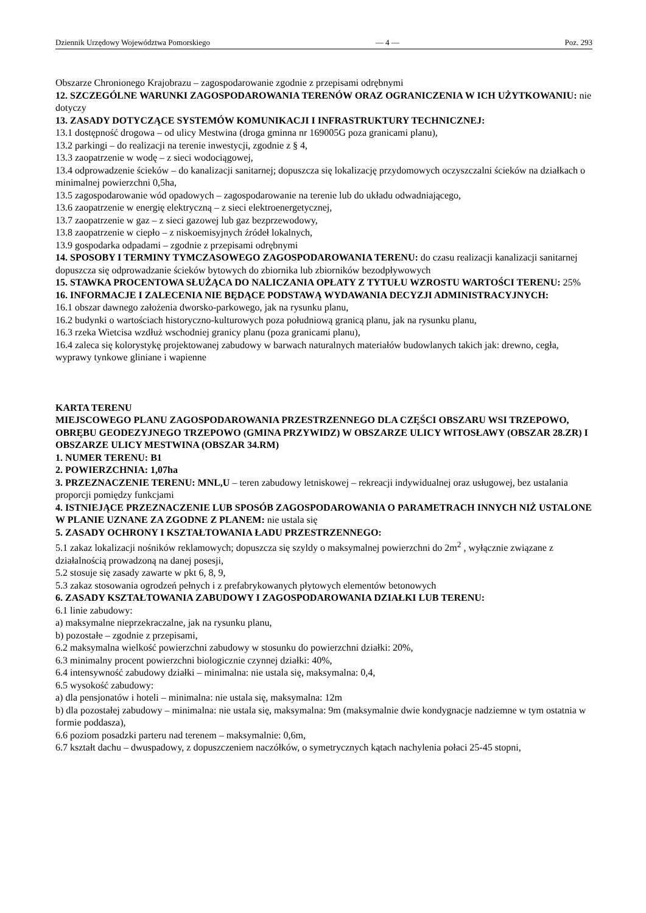Dziennik Urzędowy Województwa Pomorskiego — 4 — Poz. 293
Obszarze Chronionego Krajobrazu – zagospodarowanie zgodnie z przepisami odrębnymi
12. SZCZEGÓLNE WARUNKI ZAGOSPODAROWANIA TERENÓW ORAZ OGRANICZENIA W ICH UŻYTKOWANIU: nie dotyczy
13. ZASADY DOTYCZĄCE SYSTEMÓW KOMUNIKACJI I INFRASTRUKTURY TECHNICZNEJ:
13.1 dostępność drogowa – od ulicy Mestwina (droga gminna nr 169005G poza granicami planu),
13.2 parkingi – do realizacji na terenie inwestycji, zgodnie z § 4,
13.3 zaopatrzenie w wodę – z sieci wodociągowej,
13.4 odprowadzenie ścieków – do kanalizacji sanitarnej; dopuszcza się lokalizację przydomowych oczyszczalni ścieków na działkach o minimalnej powierzchni 0,5ha,
13.5 zagospodarowanie wód opadowych – zagospodarowanie na terenie lub do układu odwadniającego,
13.6 zaopatrzenie w energię elektryczną – z sieci elektroenergetycznej,
13.7 zaopatrzenie w gaz – z sieci gazowej lub gaz bezprzewodowy,
13.8 zaopatrzenie w ciepło – z niskoemisyjnych źródeł lokalnych,
13.9 gospodarka odpadami – zgodnie z przepisami odrębnymi
14. SPOSOBY I TERMINY TYMCZASOWEGO ZAGOSPODAROWANIA TERENU: do czasu realizacji kanalizacji sanitarnej dopuszcza się odprowadzanie ścieków bytowych do zbiornika lub zbiorników bezodpływowych
15. STAWKA PROCENTOWA SŁUŻĄCA DO NALICZANIA OPŁATY Z TYTUŁU WZROSTU WARTOŚCI TERENU: 25%
16. INFORMACJE I ZALECENIA NIE BĘDĄCE PODSTAWĄ WYDAWANIA DECYZJI ADMINISTRACYJNYCH:
16.1 obszar dawnego założenia dworsko-parkowego, jak na rysunku planu,
16.2 budynki o wartościach historyczno-kulturowych poza południową granicą planu, jak na rysunku planu,
16.3 rzeka Wietcisa wzdłuż wschodniej granicy planu (poza granicami planu),
16.4 zaleca się kolorystykę projektowanej zabudowy w barwach naturalnych materiałów budowlanych takich jak: drewno, cegła, wyprawy tynkowe gliniane i wapienne
KARTA TERENU
MIEJSCOWEGO PLANU ZAGOSPODAROWANIA PRZESTRZENNEGO DLA CZĘŚCI OBSZARU WSI TRZEPOWO, OBRĘBU GEODEZYJNEGO TRZEPOWO (GMINA PRZYWIDZ) W OBSZARZE ULICY WITOSŁAWY (OBSZAR 28.ZR) I OBSZARZE ULICY MESTWINA (OBSZAR 34.RM)
1. NUMER TERENU: B1
2. POWIERZCHNIA: 1,07ha
3. PRZEZNACZENIE TERENU: MNL,U – teren zabudowy letniskowej – rekreacji indywidualnej oraz usługowej, bez ustalania proporcji pomiędzy funkcjami
4. ISTNIEJĄCE PRZEZNACZENIE LUB SPOSÓB ZAGOSPODAROWANIA O PARAMETRACH INNYCH NIŻ USTALONE W PLANIE UZNANE ZA ZGODNE Z PLANEM: nie ustala się
5. ZASADY OCHRONY I KSZTAŁTOWANIA ŁADU PRZESTRZENNEGO:
5.1 zakaz lokalizacji nośników reklamowych; dopuszcza się szyldy o maksymalnej powierzchni do 2m<sup>2</sup> , wyłącznie związane z działalnością prowadzoną na danej posesji,
5.2 stosuje się zasady zawarte w pkt 6, 8, 9,
5.3 zakaz stosowania ogrodzeń pełnych i z prefabrykowanych płytowych elementów betonowych
6. ZASADY KSZTAŁTOWANIA ZABUDOWY I ZAGOSPODAROWANIA DZIAŁKI LUB TERENU:
6.1 linie zabudowy:
a) maksymalne nieprzekraczalne, jak na rysunku planu,
b) pozostałe – zgodnie z przepisami,
6.2 maksymalna wielkość powierzchni zabudowy w stosunku do powierzchni działki: 20%,
6.3 minimalny procent powierzchni biologicznie czynnej działki: 40%,
6.4 intensywność zabudowy działki – minimalna: nie ustala się, maksymalna: 0,4,
6.5 wysokość zabudowy:
a) dla pensjonatów i hoteli – minimalna: nie ustala się, maksymalna: 12m
b) dla pozostałej zabudowy – minimalna: nie ustala się, maksymalna: 9m (maksymalnie dwie kondygnacje nadziemne w tym ostatnia w formie poddasza),
6.6 poziom posadzki parteru nad terenem – maksymalnie: 0,6m,
6.7 kształt dachu – dwuspadowy, z dopuszczeniem naczółków, o symetrycznych kątach nachylenia połaci 25-45 stopni,